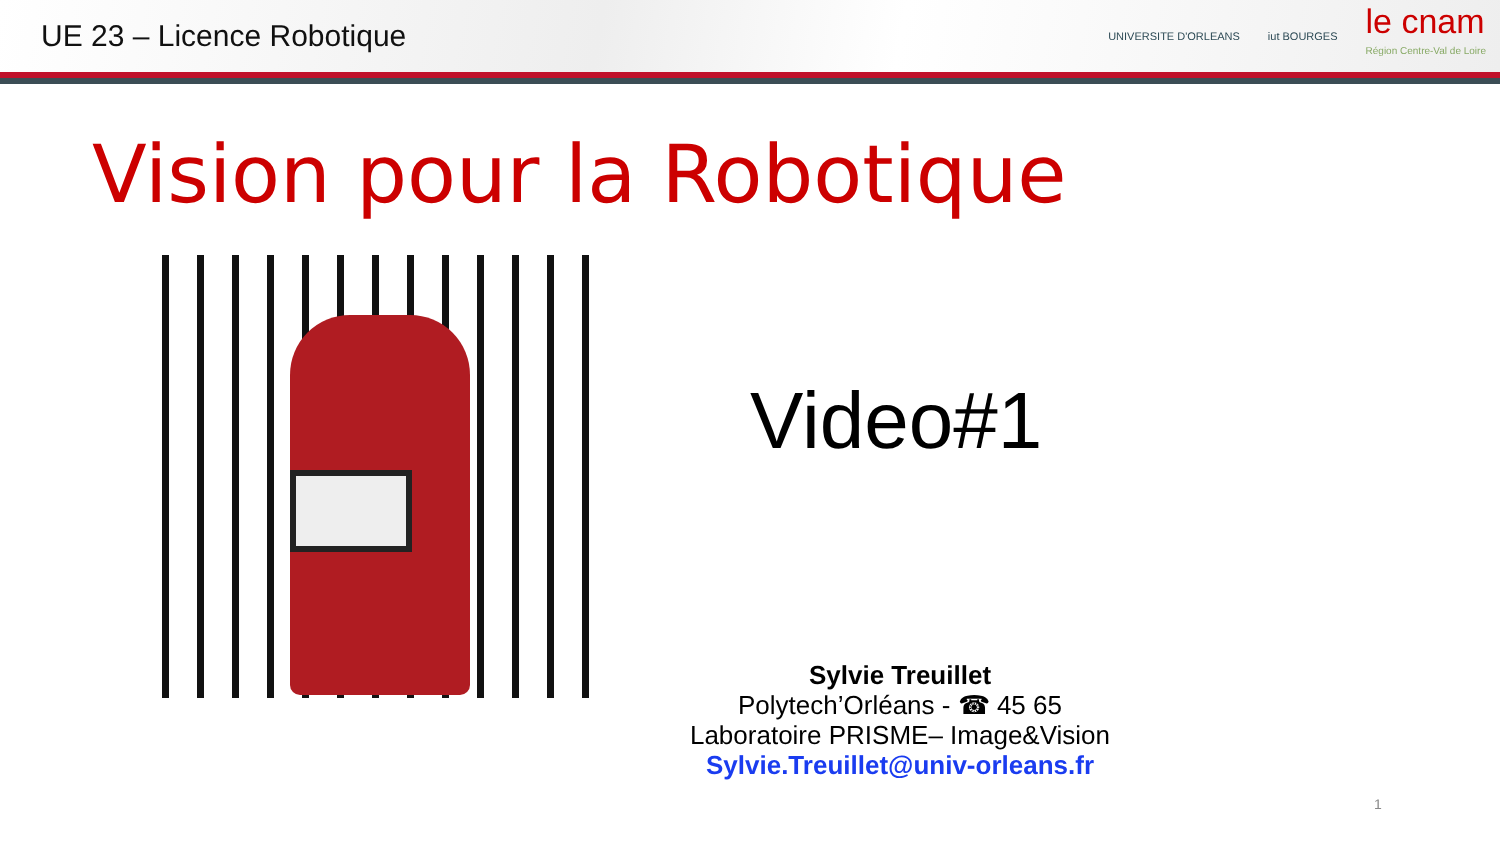UE 23 – Licence Robotique
UNIVERSITE D'ORLEANS iut BOURGES
le cnam
Région Centre-Val de Loire
Vision pour la Robotique
Video#1
Sylvie Treuillet
Polytech’Orléans - ☎ 45 65
Laboratoire PRISME– Image&Vision
Sylvie.Treuillet@univ-orleans.fr
1